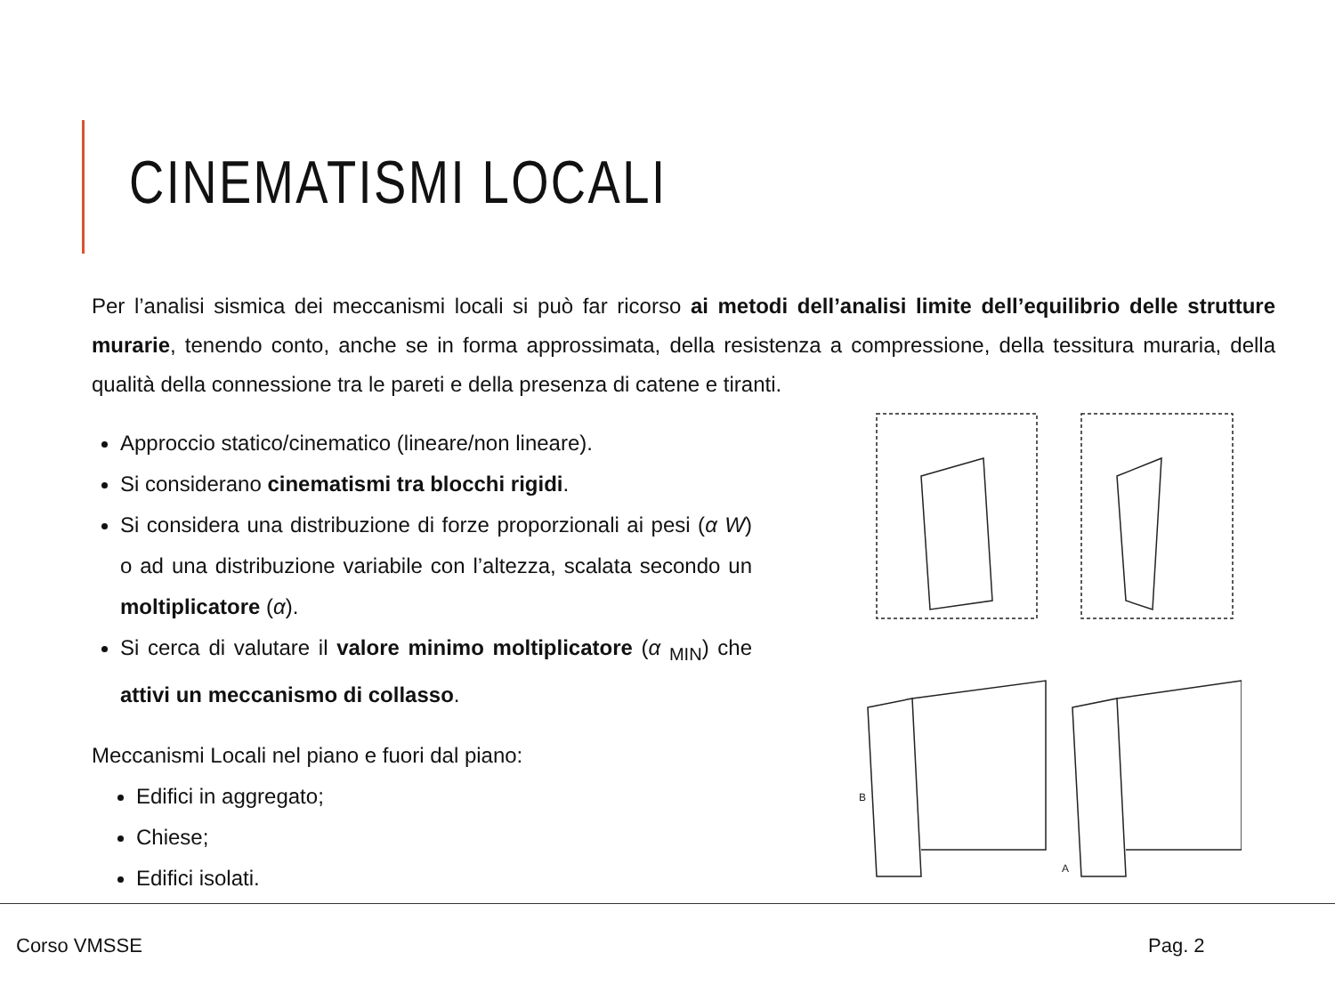CINEMATISMI LOCALI
Per l’analisi sismica dei meccanismi locali si può far ricorso ai metodi dell’analisi limite dell’equilibrio delle strutture murarie, tenendo conto, anche se in forma approssimata, della resistenza a compressione, della tessitura muraria, della qualità della connessione tra le pareti e della presenza di catene e tiranti.
Approccio statico/cinematico (lineare/non lineare).
Si considerano cinematismi tra blocchi rigidi.
Si considera una distribuzione di forze proporzionali ai pesi (α W) o ad una distribuzione variabile con l’altezza, scalata secondo un moltiplicatore (α).
Si cerca di valutare il valore minimo moltiplicatore (α <sub>MIN</sub>) che attivi un meccanismo di collasso.
Meccanismi Locali nel piano e fuori dal piano:
Edifici in aggregato;
Chiese;
Edifici isolati.
B
A
Corso VMSSE Pag. 2